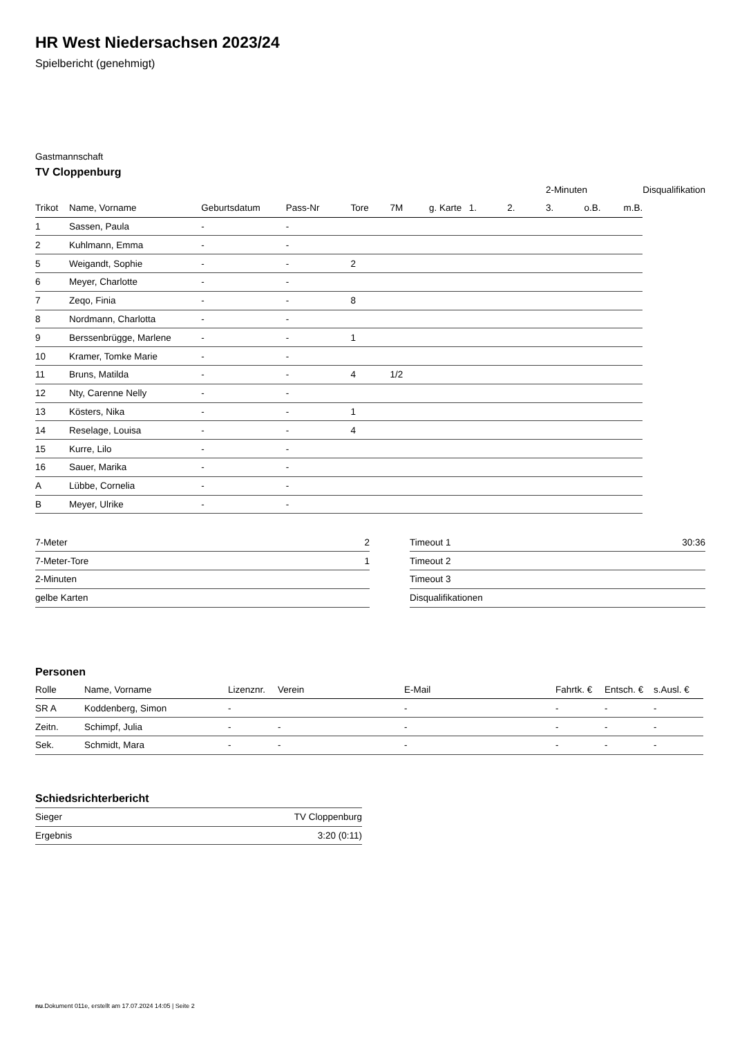HR West Niedersachsen 2023/24
Spielbericht (genehmigt)
Gastmannschaft
TV Cloppenburg
| | | | | | | | | | 2-Minuten | | | Disqualifikation |
| --- | --- | --- | --- | --- | --- | --- | --- | --- | --- | --- | --- | --- |
| Trikot | Name, Vorname | Geburtsdatum | Pass-Nr | Tore | 7M | g. Karte | 1. | 2. | 3. | o.B. | m.B. | |
| 1 | Sassen, Paula | - | - | | | | | | | | | |
| 2 | Kuhlmann, Emma | - | - | | | | | | | | | |
| 5 | Weigandt, Sophie | - | - | 2 | | | | | | | | |
| 6 | Meyer, Charlotte | - | - | | | | | | | | | |
| 7 | Zeqo, Finia | - | - | 8 | | | | | | | | |
| 8 | Nordmann, Charlotta | - | - | | | | | | | | | |
| 9 | Berssenbrügge, Marlene | - | - | 1 | | | | | | | | |
| 10 | Kramer, Tomke Marie | - | - | | | | | | | | | |
| 11 | Bruns, Matilda | - | - | 4 | 1/2 | | | | | | | |
| 12 | Nty, Carenne Nelly | - | - | | | | | | | | | |
| 13 | Kösters, Nika | - | - | 1 | | | | | | | | |
| 14 | Reselage, Louisa | - | - | 4 | | | | | | | | |
| 15 | Kurre, Lilo | - | - | | | | | | | | | |
| 16 | Sauer, Marika | - | - | | | | | | | | | |
| A | Lübbe, Cornelia | - | - | | | | | | | | | |
| B | Meyer, Ulrike | - | - | | | | | | | | | |
| 7-Meter | 2 |
| 7-Meter-Tore | 1 |
| 2-Minuten | |
| gelbe Karten | |
| Timeout 1 | 30:36 |
| Timeout 2 | |
| Timeout 3 | |
| Disqualifikationen | |
Personen
| Rolle | Name, Vorname | Lizenznr. | Verein | E-Mail | Fahrtk. € | Entsch. € | s.Ausl. € |
| --- | --- | --- | --- | --- | --- | --- | --- |
| SR A | Koddenberg, Simon | - | | - | - | - | - |
| Zeitn. | Schimpf, Julia | - | - | - | - | - | - |
| Sek. | Schmidt, Mara | - | - | - | - | - | - |
Schiedsrichterbericht
| Sieger | TV Cloppenburg |
| Ergebnis | 3:20 (0:11) |
nu.Dokument 011e, erstellt am 17.07.2024 14:05 | Seite 2